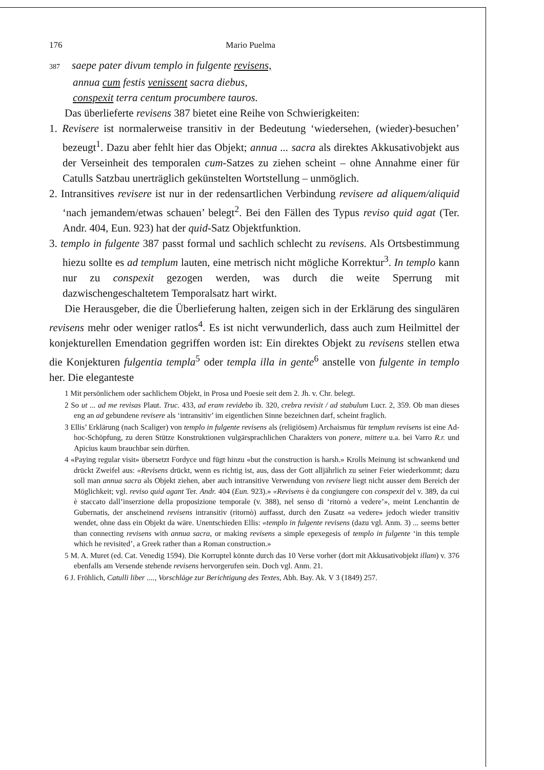176 Mario Puelma
387 saepe pater divum templo in fulgente revisens,
annua cum festis venissent sacra diebus,
conspexit terra centum procumbere tauros.
Das überlieferte revisens 387 bietet eine Reihe von Schwierigkeiten:
1. Revisere ist normalerweise transitiv in der Bedeutung ‘wiedersehen, (wieder)-besuchen’ bezeugt<sup>1</sup>. Dazu aber fehlt hier das Objekt; annua ... sacra als direktes Akkusativobjekt aus der Verseinheit des temporalen cum-Satzes zu ziehen scheint – ohne Annahme einer für Catulls Satzbau unerträglich gekünstelten Wortstellung – unmöglich.
2. Intransitives revisere ist nur in der redensartlichen Verbindung revisere ad aliquem/aliquid ‘nach jemandem/etwas schauen’ belegt<sup>2</sup>. Bei den Fällen des Typus reviso quid agat (Ter. Andr. 404, Eun. 923) hat der quid-Satz Objektfunktion.
3. templo in fulgente 387 passt formal und sachlich schlecht zu revisens. Als Ortsbestimmung hiezu sollte es ad templum lauten, eine metrisch nicht mögliche Korrektur<sup>3</sup>. In templo kann nur zu conspexit gezogen werden, was durch die weite Sperrung mit dazwischengeschaltetem Temporalsatz hart wirkt.
Die Herausgeber, die die Überlieferung halten, zeigen sich in der Erklärung des singulären revisens mehr oder weniger ratlos<sup>4</sup>. Es ist nicht verwunderlich, dass auch zum Heilmittel der konjekturellen Emendation gegriffen worden ist: Ein direktes Objekt zu revisens stellen etwa die Konjekturen fulgentia templa<sup>5</sup> oder templa illa in gente<sup>6</sup> anstelle von fulgente in templo her. Die eleganteste
1 Mit persönlichem oder sachlichem Objekt, in Prosa und Poesie seit dem 2. Jh. v. Chr. belegt.
2 So ut ... ad me revisas Plaut. Truc. 433, ad eram revidebo ib. 320, crebra revisit / ad stabulum Lucr. 2, 359. Ob man dieses eng an ad gebundene revisere als ‘intransitiv’ im eigentlichen Sinne bezeichnen darf, scheint fraglich.
3 Ellis’ Erklärung (nach Scaliger) von templo in fulgente revisens als (religiösem) Archaismus für templum revisens ist eine Ad-hoc-Schöpfung, zu deren Stütze Konstruktionen vulgärsprachlichen Charakters von ponere, mittere u.a. bei Varro R.r. und Apicius kaum brauchbar sein dürften.
4 «Paying regular visit» übersetzt Fordyce und fügt hinzu «but the construction is harsh.» Krolls Meinung ist schwankend und drückt Zweifel aus: «Revisens drückt, wenn es richtig ist, aus, dass der Gott alljährlich zu seiner Feier wiederkommt; dazu soll man annua sacra als Objekt ziehen, aber auch intransitive Verwendung von revisere liegt nicht ausser dem Bereich der Möglichkeit; vgl. reviso quid agant Ter. Andr. 404 (Eun. 923).» «Revisens è da congiungere con conspexit del v. 389, da cui è staccato dall’inserzione della proposizione temporale (v. 388), nel senso di ‘ritornò a vedere’», meint Lenchantin de Gubernatis, der anscheinend revisens intransitiv (ritornò) auffasst, durch den Zusatz «a vedere» jedoch wieder transitiv wendet, ohne dass ein Objekt da wäre. Unentschieden Ellis: «templo in fulgente revisens (dazu vgl. Anm. 3) ... seems better than connecting revisens with annua sacra, or making revisens a simple epexegesis of templo in fulgente ‘in this temple which he revisited’, a Greek rather than a Roman construction.»
5 M. A. Muret (ed. Cat. Venedig 1594). Die Korruptel könnte durch das 10 Verse vorher (dort mit Akkusativobjekt illam) v. 376 ebenfalls am Versende stehende revisens hervorgerufen sein. Doch vgl. Anm. 21.
6 J. Fröhlich, Catulli liber ...., Vorschläge zur Berichtigung des Textes, Abh. Bay. Ak. V 3 (1849) 257.